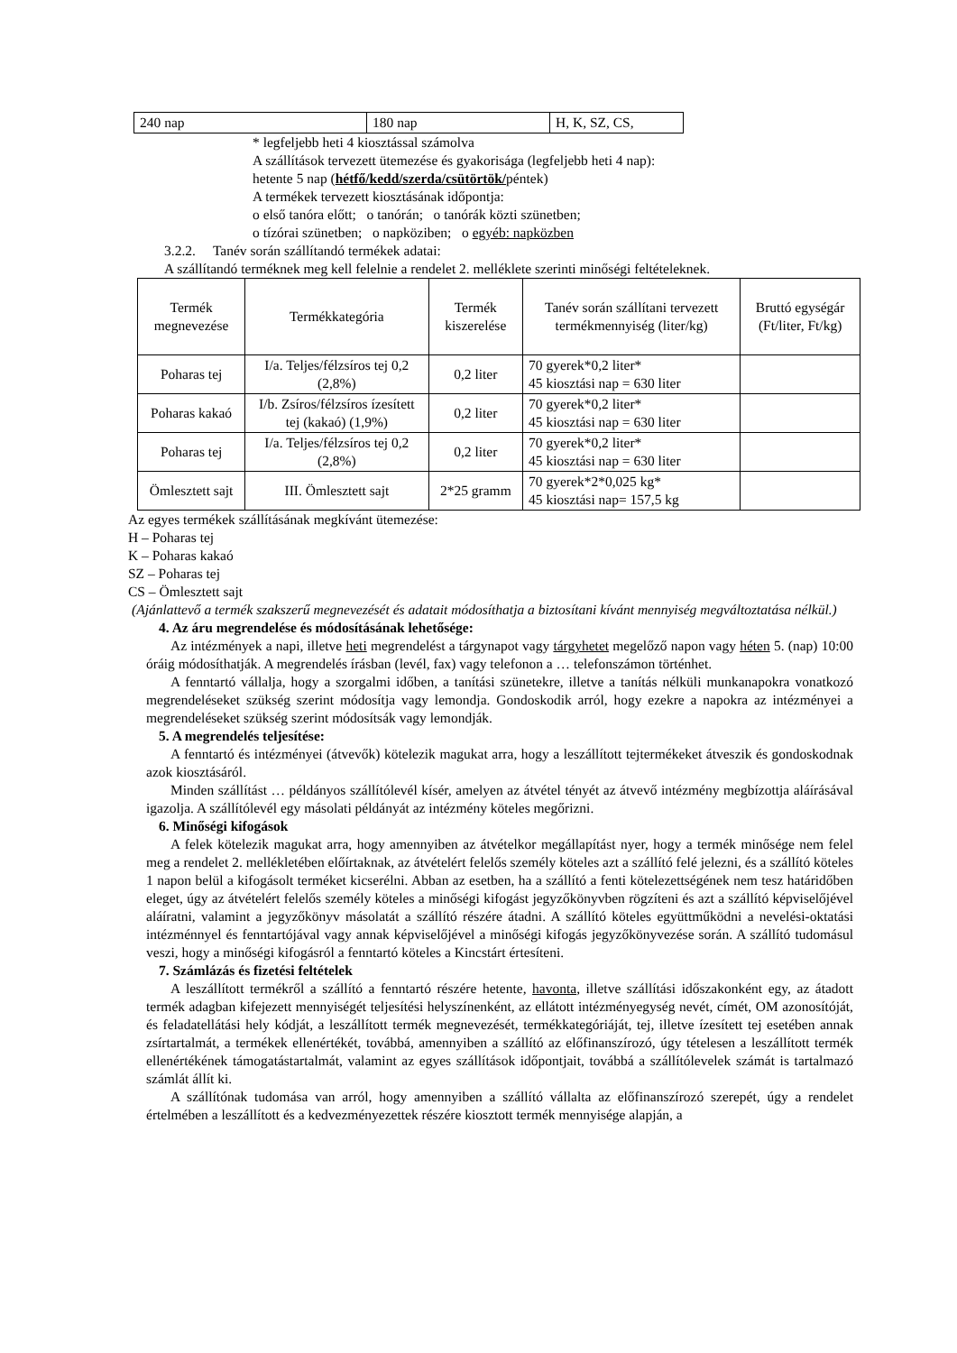| 240 nap | 180 nap | H, K, SZ, CS, |
* legfeljebb heti 4 kiosztással számolva
A szállítások tervezett ütemezése és gyakorisága (legfeljebb heti 4 nap):
hetente 5 nap (hétfő/kedd/szerda/csütörtök/péntek)
A termékek tervezett kiosztásának időpontja:
o első tanóra előtt; o tanórán; o tanórák közti szünetben;
o tízórai szünetben; o napköziben; o egyéb: napközben
3.2.2. Tanév során szállítandó termékek adatai:
A szállítandó terméknek meg kell felelnie a rendelet 2. melléklete szerinti minőségi feltételeknek.
| Termék megnevezése | Termékkategória | Termék kiszerelése | Tanév során szállítani tervezett termékmennyiség (liter/kg) | Bruttó egységár (Ft/liter, Ft/kg) |
| --- | --- | --- | --- | --- |
| Poharas tej | I/a. Teljes/félzsíros tej 0,2 (2,8%) | 0,2 liter | 70 gyerek*0,2 liter* 45 kiosztási nap = 630 liter | |
| Poharas kakaó | I/b. Zsíros/félzsíros ízesített tej (kakaó) (1,9%) | 0,2 liter | 70 gyerek*0,2 liter* 45 kiosztási nap = 630 liter | |
| Poharas tej | I/a. Teljes/félzsíros tej 0,2 (2,8%) | 0,2 liter | 70 gyerek*0,2 liter* 45 kiosztási nap = 630 liter | |
| Ömlesztett sajt | III. Ömlesztett sajt | 2*25 gramm | 70 gyerek*2*0,025 kg* 45 kiosztási nap= 157,5 kg | |
Az egyes termékek szállításának megkívánt ütemezése:
H – Poharas tej
K – Poharas kakaó
SZ – Poharas tej
CS – Ömlesztett sajt
(Ajánlattevő a termék szakszerű megnevezését és adatait módosíthatja a biztosítani kívánt mennyiség megváltoztatása nélkül.)
4. Az áru megrendelése és módosításának lehetősége:
Az intézmények a napi, illetve heti megrendelést a tárgynapot vagy tárgyhetet megelőző napon vagy héten 5. (nap) 10:00 óráig módosíthatják. A megrendelés írásban (levél, fax) vagy telefonon a … telefonszámon történhet.
A fenntartó vállalja, hogy a szorgalmi időben, a tanítási szünetekre, illetve a tanítás nélküli munkanapokra vonatkozó megrendeléseket szükség szerint módosítja vagy lemondja. Gondoskodik arról, hogy ezekre a napokra az intézményei a megrendeléseket szükség szerint módosítsák vagy lemondják.
5. A megrendelés teljesítése:
A fenntartó és intézményei (átvevők) kötelezik magukat arra, hogy a leszállított tejtermékeket átveszik és gondoskodnak azok kiosztásáról.
Minden szállítást … példányos szállítólevél kísér, amelyen az átvétel tényét az átvevő intézmény megbízottja aláírásával igazolja. A szállítólevél egy másolati példányát az intézmény köteles megőrizni.
6. Minőségi kifogások
A felek kötelezik magukat arra, hogy amennyiben az átvételkor megállapítást nyer, hogy a termék minősége nem felel meg a rendelet 2. mellékletében előírtaknak, az átvételért felelős személy köteles azt a szállító felé jelezni, és a szállító köteles 1 napon belül a kifogásolt terméket kicserélni. Abban az esetben, ha a szállító a fenti kötelezettségének nem tesz határidőben eleget, úgy az átvételért felelős személy köteles a minőségi kifogást jegyzőkönyvben rögzíteni és azt a szállító képviselőjével aláíratni, valamint a jegyzőkönyv másolatát a szállító részére átadni. A szállító köteles együttműködni a nevelési-oktatási intézménnyel és fenntartójával vagy annak képviselőjével a minőségi kifogás jegyzőkönyvezése során. A szállító tudomásul veszi, hogy a minőségi kifogásról a fenntartó köteles a Kincstárt értesíteni.
7. Számlázás és fizetési feltételek
A leszállított termékről a szállító a fenntartó részére hetente, havonta, illetve szállítási időszakonként egy, az átadott termék adagban kifejezett mennyiségét teljesítési helyszínenként, az ellátott intézményegység nevét, címét, OM azonosítóját, és feladatellátási hely kódját, a leszállított termék megnevezését, termékkategóriáját, tej, illetve ízesített tej esetében annak zsírtartalmát, a termékek ellenértékét, továbbá, amennyiben a szállító az előfinanszírozó, úgy tételesen a leszállított termék ellenértékének támogatástartalmát, valamint az egyes szállítások időpontjait, továbbá a szállítólevelek számát is tartalmazó számlát állít ki.
A szállítónak tudomása van arról, hogy amennyiben a szállító vállalta az előfinanszírozó szerepét, úgy a rendelet értelmében a leszállított és a kedvezményezettek részére kiosztott termék mennyisége alapján, a